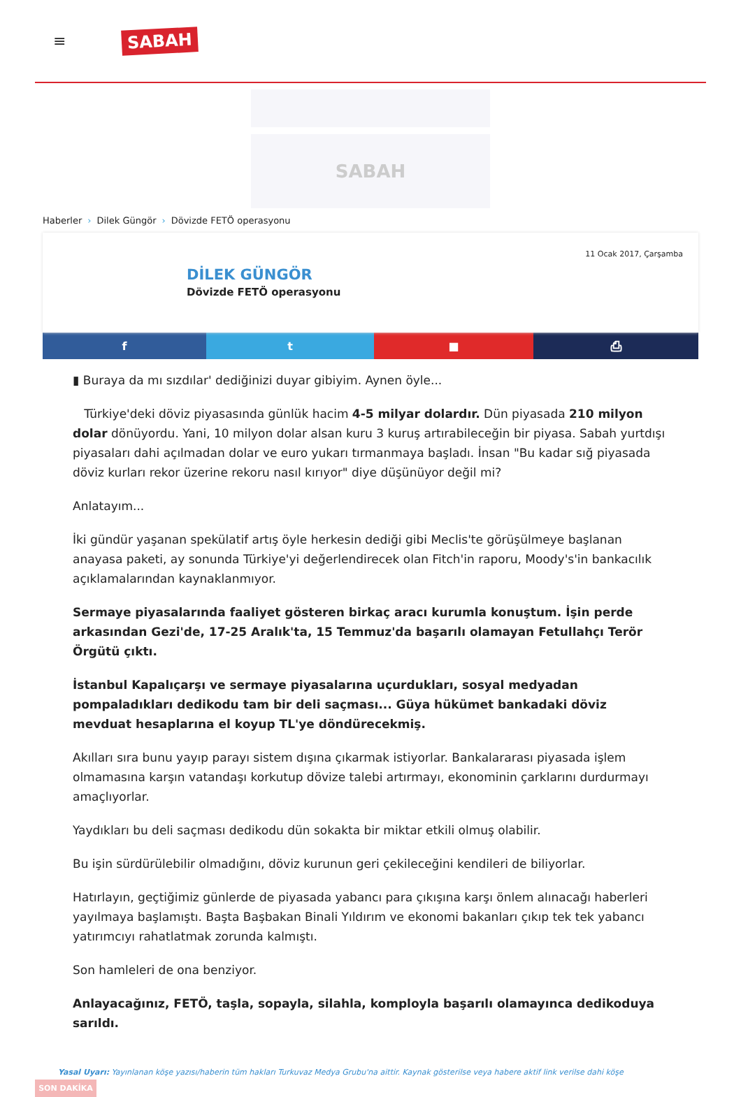≡
SABAH
SABAH
Haberler › Dilek Güngör › Dövizde FETÖ operasyonu
11 Ocak 2017, Çarşamba
DİLEK GÜNGÖR
Dövizde FETÖ operasyonu
f t ■ ⎙
▮ Buraya da mı sızdılar' dediğinizi duyar gibiyim. Aynen öyle...
Türkiye'deki döviz piyasasında günlük hacim 4-5 milyar dolardır. Dün piyasada 210 milyon dolar dönüyordu. Yani, 10 milyon dolar alsan kuru 3 kuruş artırabileceğin bir piyasa. Sabah yurtdışı piyasaları dahi açılmadan dolar ve euro yukarı tırmanmaya başladı. İnsan "Bu kadar sığ piyasada döviz kurları rekor üzerine rekoru nasıl kırıyor" diye düşünüyor değil mi?
Anlatayım...
İki gündür yaşanan spekülatif artış öyle herkesin dediği gibi Meclis'te görüşülmeye başlanan anayasa paketi, ay sonunda Türkiye'yi değerlendirecek olan Fitch'in raporu, Moody's'in bankacılık açıklamalarından kaynaklanmıyor.
Sermaye piyasalarında faaliyet gösteren birkaç aracı kurumla konuştum. İşin perde arkasından Gezi'de, 17-25 Aralık'ta, 15 Temmuz'da başarılı olamayan Fetullahçı Terör Örgütü çıktı.
İstanbul Kapalıçarşı ve sermaye piyasalarına uçurdukları, sosyal medyadan pompaladıkları dedikodu tam bir deli saçması... Güya hükümet bankadaki döviz mevduat hesaplarına el koyup TL'ye döndürecekmiş.
Akılları sıra bunu yayıp parayı sistem dışına çıkarmak istiyorlar. Bankalararası piyasada işlem olmamasına karşın vatandaşı korkutup dövize talebi artırmayı, ekonominin çarklarını durdurmayı amaçlıyorlar.
Yaydıkları bu deli saçması dedikodu dün sokakta bir miktar etkili olmuş olabilir.
Bu işin sürdürülebilir olmadığını, döviz kurunun geri çekileceğini kendileri de biliyorlar.
Hatırlayın, geçtiğimiz günlerde de piyasada yabancı para çıkışına karşı önlem alınacağı haberleri yayılmaya başlamıştı. Başta Başbakan Binali Yıldırım ve ekonomi bakanları çıkıp tek tek yabancı yatırımcıyı rahatlatmak zorunda kalmıştı.
Son hamleleri de ona benziyor.
Anlayacağınız, FETÖ, taşla, sopayla, silahla, komployla başarılı olamayınca dedikoduya sarıldı.
Yasal Uyarı: Yayınlanan köşe yazısı/haberin tüm hakları Turkuvaz Medya Grubu'na aittir. Kaynak gösterilse veya habere aktif link verilse dahi köşe
SON DAKİKA